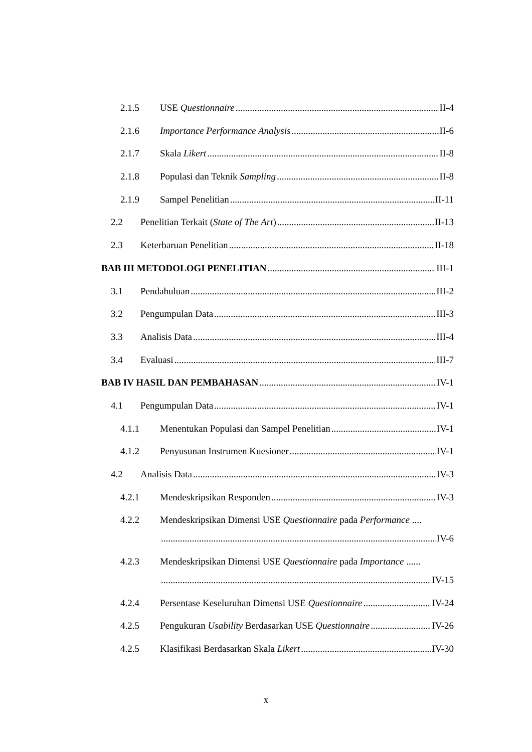2.1.5 USE Questionnaire II-4
2.1.6 Importance Performance Analysis II-6
2.1.7 Skala Likert II-8
2.1.8 Populasi dan Teknik Sampling II-8
2.1.9 Sampel Penelitian II-11
2.2 Penelitian Terkait (State of The Art) II-13
2.3 Keterbaruan Penelitian II-18
BAB III METODOLOGI PENELITIAN III-1
3.1 Pendahuluan III-2
3.2 Pengumpulan Data III-3
3.3 Analisis Data III-4
3.4 Evaluasi III-7
BAB IV HASIL DAN PEMBAHASAN IV-1
4.1 Pengumpulan Data IV-1
4.1.1 Menentukan Populasi dan Sampel Penelitian IV-1
4.1.2 Penyusunan Instrumen Kuesioner IV-1
4.2 Analisis Data IV-3
4.2.1 Mendeskripsikan Responden IV-3
4.2.2 Mendeskripsikan Dimensi USE Questionnaire pada Performance ....
IV-6
4.2.3 Mendeskripsikan Dimensi USE Questionnaire pada Importance ......
IV-15
4.2.4 Persentase Keseluruhan Dimensi USE Questionnaire IV-24
4.2.5 Pengukuran Usability Berdasarkan USE Questionnaire IV-26
4.2.5 Klasifikasi Berdasarkan Skala Likert IV-30
x